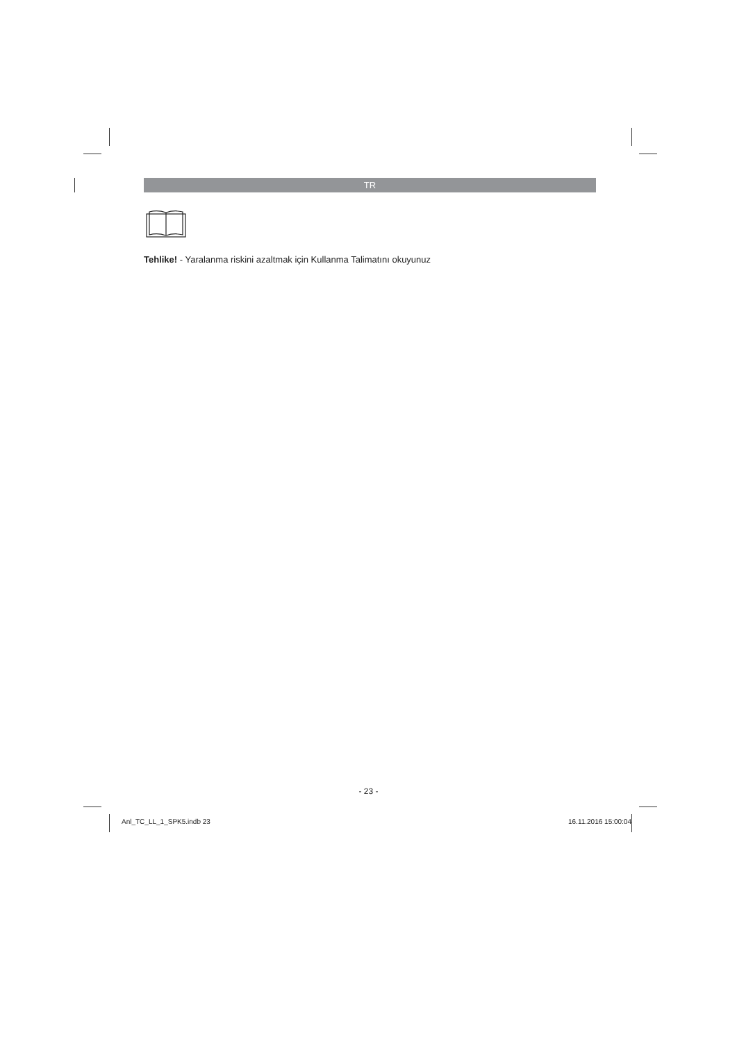TR
Tehlike! - Yaralanma riskini azaltmak için Kullanma Talimatını okuyunuz
- 23 -
Anl_TC_LL_1_SPK5.indb 23 16.11.2016 15:00:04